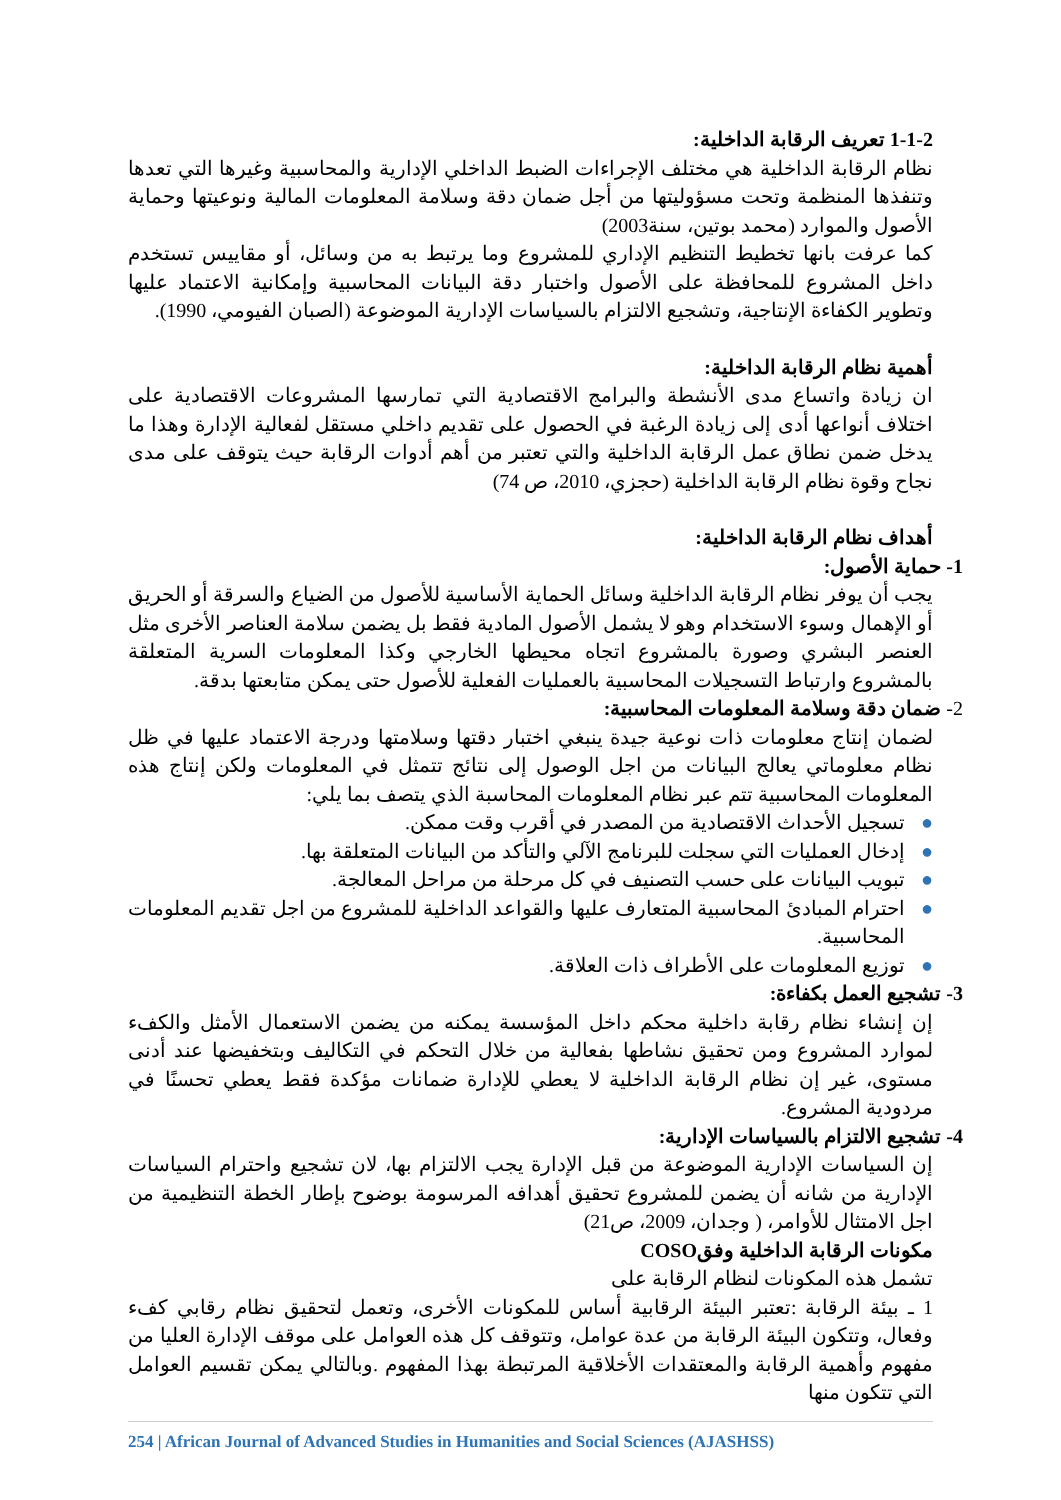1-1-2 تعريف الرقابة الداخلية:
نظام الرقابة الداخلية هي مختلف الإجراءات الضبط الداخلي الإدارية والمحاسبية وغيرها التي تعدها وتنفذها المنظمة وتحت مسؤوليتها من أجل ضمان دقة وسلامة المعلومات المالية ونوعيتها وحماية الأصول والموارد (محمد بوتين، سنة2003)
كما عرفت بانها تخطيط التنظيم الإداري للمشروع وما يرتبط به من وسائل، أو مقاييس تستخدم داخل المشروع للمحافظة على الأصول واختبار دقة البيانات المحاسبية وإمكانية الاعتماد عليها وتطوير الكفاءة الإنتاجية، وتشجيع الالتزام بالسياسات الإدارية الموضوعة (الصبان الفيومي، 1990).
أهمية نظام الرقابة الداخلية:
ان زيادة واتساع مدى الأنشطة والبرامج الاقتصادية التي تمارسها المشروعات الاقتصادية على اختلاف أنواعها أدى إلى زيادة الرغبة في الحصول على تقديم داخلي مستقل لفعالية الإدارة وهذا ما يدخل ضمن نطاق عمل الرقابة الداخلية والتي تعتبر من أهم أدوات الرقابة حيث يتوقف على مدى نجاح وقوة نظام الرقابة الداخلية (حجزي، 2010، ص 74)
أهداف نظام الرقابة الداخلية:
1- حماية الأصول:
يجب أن يوفر نظام الرقابة الداخلية وسائل الحماية الأساسية للأصول من الضياع والسرقة أو الحريق أو الإهمال وسوء الاستخدام وهو لا يشمل الأصول المادية فقط بل يضمن سلامة العناصر الأخرى مثل العنصر البشري وصورة بالمشروع اتجاه محيطها الخارجي وكذا المعلومات السرية المتعلقة بالمشروع وارتباط التسجيلات المحاسبية بالعمليات الفعلية للأصول حتى يمكن متابعتها بدقة.
2- ضمان دقة وسلامة المعلومات المحاسبية:
لضمان إنتاج معلومات ذات نوعية جيدة ينبغي اختبار دقتها وسلامتها ودرجة الاعتماد عليها في ظل نظام معلوماتي يعالج البيانات من اجل الوصول إلى نتائج تتمثل في المعلومات ولكن إنتاج هذه المعلومات المحاسبية تتم عبر نظام المعلومات المحاسبة الذي يتصف بما يلي:
● تسجيل الأحداث الاقتصادية من المصدر في أقرب وقت ممكن.
● إدخال العمليات التي سجلت للبرنامج الآلي والتأكد من البيانات المتعلقة بها.
● تبويب البيانات على حسب التصنيف في كل مرحلة من مراحل المعالجة.
● احترام المبادئ المحاسبية المتعارف عليها والقواعد الداخلية للمشروع من اجل تقديم المعلومات المحاسبية.
● توزيع المعلومات على الأطراف ذات العلاقة.
3- تشجيع العمل بكفاءة:
إن إنشاء نظام رقابة داخلية محكم داخل المؤسسة يمكنه من يضمن الاستعمال الأمثل والكفء لموارد المشروع ومن تحقيق نشاطها بفعالية من خلال التحكم في التكاليف وبتخفيضها عند أدنى مستوى، غير إن نظام الرقابة الداخلية لا يعطي للإدارة ضمانات مؤكدة فقط يعطي تحسنًا في مردودية المشروع.
4- تشجيع الالتزام بالسياسات الإدارية:
إن السياسات الإدارية الموضوعة من قبل الإدارة يجب الالتزام بها، لان تشجيع واحترام السياسات الإدارية من شانه أن يضمن للمشروع تحقيق أهدافه المرسومة بوضوح بإطار الخطة التنظيمية من اجل الامتثال للأوامر، ( وجدان، 2009، ص21)
مكونات الرقابة الداخلية وفقCOSO
تشمل هذه المكونات لنظام الرقابة على
1 ـ بيئة الرقابة :تعتبر البيئة الرقابية أساس للمكونات الأخرى، وتعمل لتحقيق نظام رقابي كفء وفعال، وتتكون البيئة الرقابة من عدة عوامل، وتتوقف كل هذه العوامل على موقف الإدارة العليا من مفهوم وأهمية الرقابة والمعتقدات الأخلاقية المرتبطة بهذا المفهوم .وبالتالي يمكن تقسيم العوامل التي تتكون منها
254 | African Journal of Advanced Studies in Humanities and Social Sciences (AJASHSS)